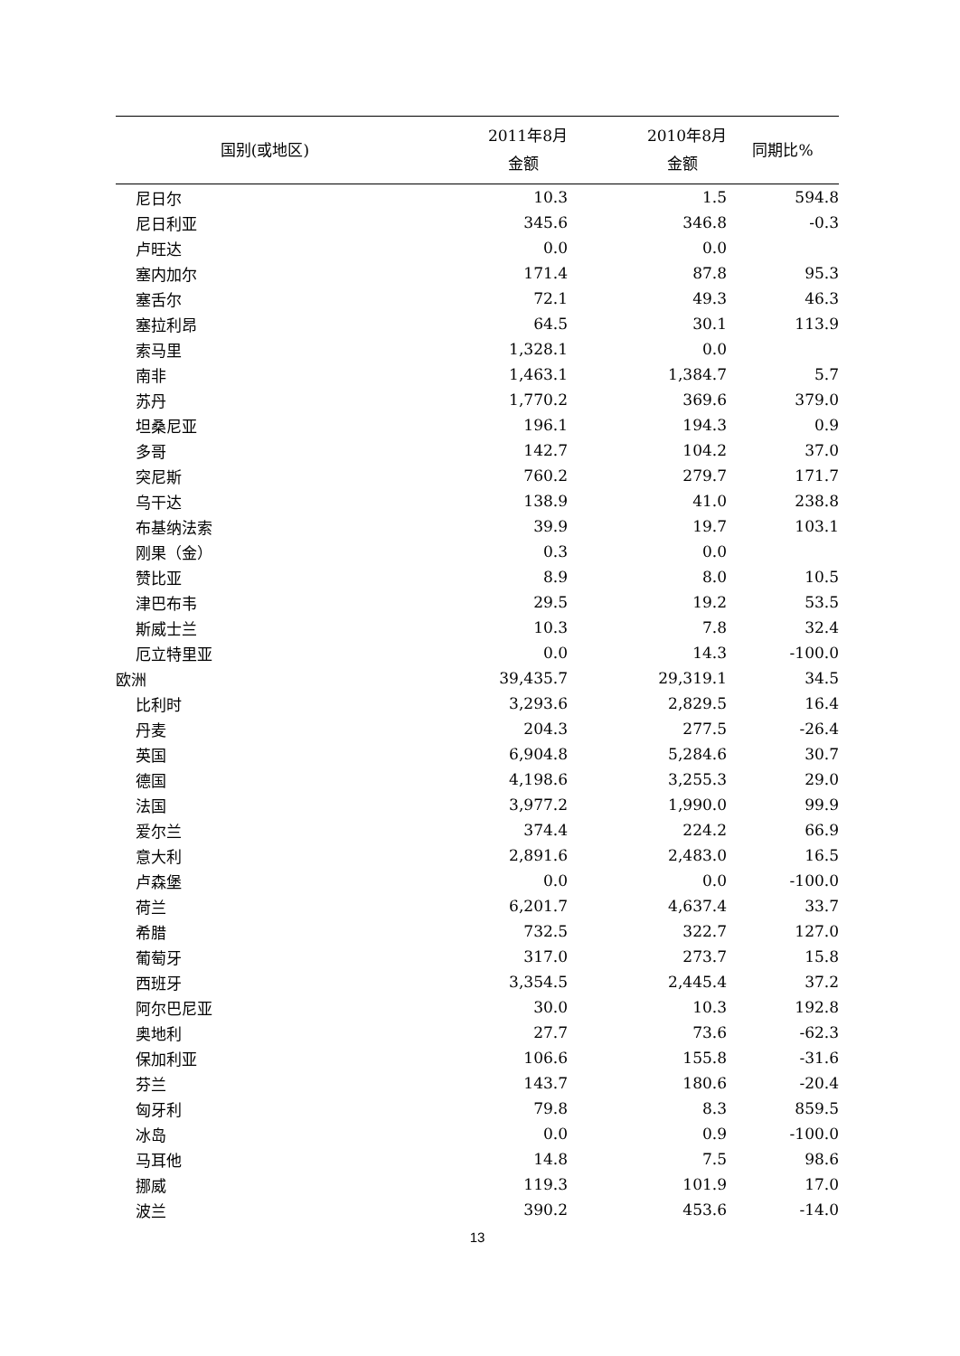| 国别(或地区) | 2011年8月 金额 | 2010年8月 金额 | 同期比% |
| --- | --- | --- | --- |
| 尼日尔 | 10.3 | 1.5 | 594.8 |
| 尼日利亚 | 345.6 | 346.8 | -0.3 |
| 卢旺达 | 0.0 | 0.0 | |
| 塞内加尔 | 171.4 | 87.8 | 95.3 |
| 塞舌尔 | 72.1 | 49.3 | 46.3 |
| 塞拉利昂 | 64.5 | 30.1 | 113.9 |
| 索马里 | 1,328.1 | 0.0 | |
| 南非 | 1,463.1 | 1,384.7 | 5.7 |
| 苏丹 | 1,770.2 | 369.6 | 379.0 |
| 坦桑尼亚 | 196.1 | 194.3 | 0.9 |
| 多哥 | 142.7 | 104.2 | 37.0 |
| 突尼斯 | 760.2 | 279.7 | 171.7 |
| 乌干达 | 138.9 | 41.0 | 238.8 |
| 布基纳法索 | 39.9 | 19.7 | 103.1 |
| 刚果（金） | 0.3 | 0.0 | |
| 赞比亚 | 8.9 | 8.0 | 10.5 |
| 津巴布韦 | 29.5 | 19.2 | 53.5 |
| 斯威士兰 | 10.3 | 7.8 | 32.4 |
| 厄立特里亚 | 0.0 | 14.3 | -100.0 |
| 欧洲 | 39,435.7 | 29,319.1 | 34.5 |
| 比利时 | 3,293.6 | 2,829.5 | 16.4 |
| 丹麦 | 204.3 | 277.5 | -26.4 |
| 英国 | 6,904.8 | 5,284.6 | 30.7 |
| 德国 | 4,198.6 | 3,255.3 | 29.0 |
| 法国 | 3,977.2 | 1,990.0 | 99.9 |
| 爱尔兰 | 374.4 | 224.2 | 66.9 |
| 意大利 | 2,891.6 | 2,483.0 | 16.5 |
| 卢森堡 | 0.0 | 0.0 | -100.0 |
| 荷兰 | 6,201.7 | 4,637.4 | 33.7 |
| 希腊 | 732.5 | 322.7 | 127.0 |
| 葡萄牙 | 317.0 | 273.7 | 15.8 |
| 西班牙 | 3,354.5 | 2,445.4 | 37.2 |
| 阿尔巴尼亚 | 30.0 | 10.3 | 192.8 |
| 奥地利 | 27.7 | 73.6 | -62.3 |
| 保加利亚 | 106.6 | 155.8 | -31.6 |
| 芬兰 | 143.7 | 180.6 | -20.4 |
| 匈牙利 | 79.8 | 8.3 | 859.5 |
| 冰岛 | 0.0 | 0.9 | -100.0 |
| 马耳他 | 14.8 | 7.5 | 98.6 |
| 挪威 | 119.3 | 101.9 | 17.0 |
| 波兰 | 390.2 | 453.6 | -14.0 |
13